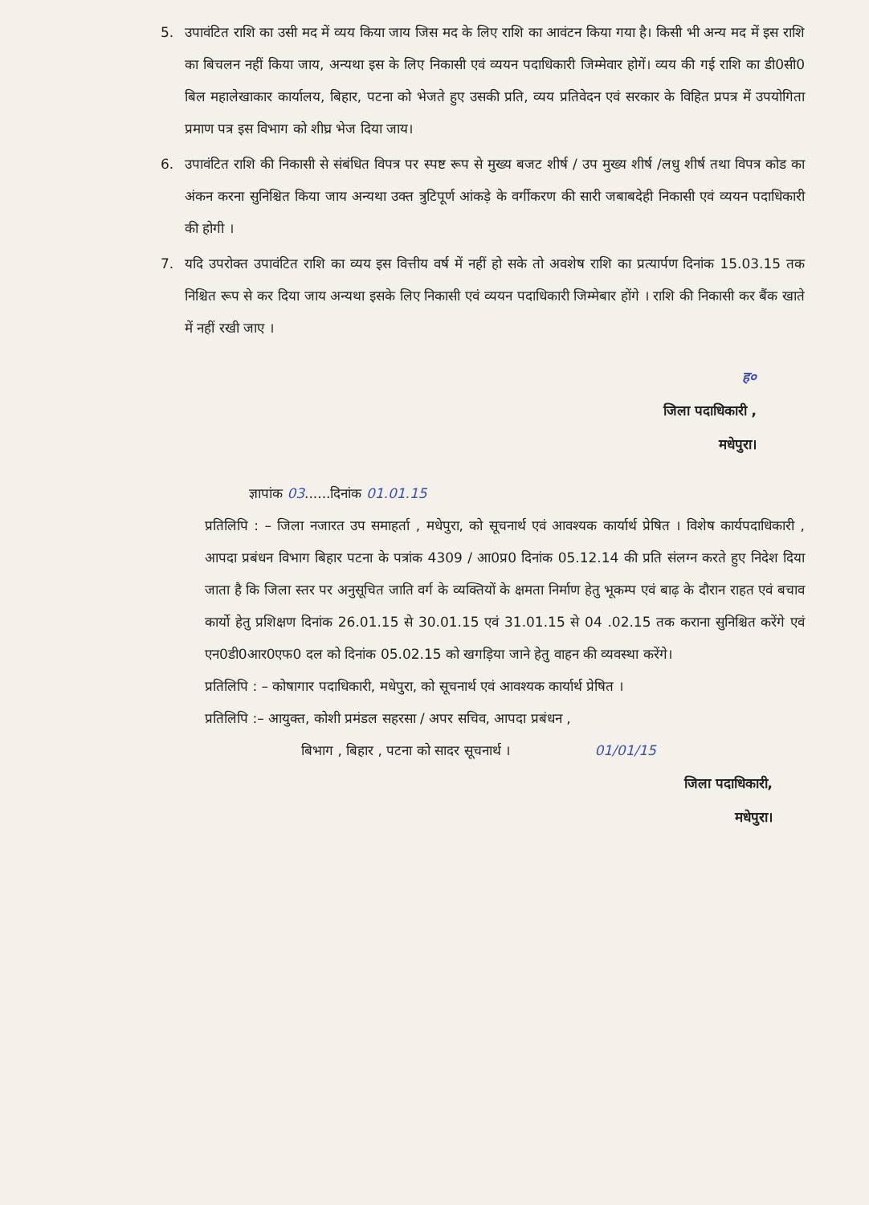5. उपावंटित राशि का उसी मद में व्यय किया जाय जिस मद के लिए राशि का आवंटन किया गया है। किसी भी अन्य मद में इस राशि का बिचलन नहीं किया जाय, अन्यथा इस के लिए निकासी एवं व्ययन पदाधिकारी जिम्मेवार होगें। व्यय की गई राशि का डी0सी0 बिल महालेखाकार कार्यालय, बिहार, पटना को भेजते हुए उसकी प्रति, व्यय प्रतिवेदन एवं सरकार के विहित प्रपत्र में उपयोगिता प्रमाण पत्र इस विभाग को शीघ्र भेज दिया जाय।
6. उपावंटित राशि की निकासी से संबंधित विपत्र पर स्पष्ट रूप से मुख्य बजट शीर्ष / उप मुख्य शीर्ष /लधु शीर्ष तथा विपत्र कोड का अंकन करना सुनिश्चित किया जाय अन्यथा उक्त त्रुटिपूर्ण आंकड़े के वर्गीकरण की सारी जबाबदेही निकासी एवं व्ययन पदाधिकारी की होगी ।
7. यदि उपरोक्त उपावंटित राशि का व्यय इस वित्तीय वर्ष में नहीं हो सके तो अवशेष राशि का प्रत्यार्पण दिनांक 15.03.15 तक निश्चित रूप से कर दिया जाय अन्यथा इसके लिए निकासी एवं व्ययन पदाधिकारी जिम्मेबार होंगे । राशि की निकासी कर बैंक खाते में नहीं रखी जाए ।
ह०
जिला पदाधिकारी ,
मधेपुरा।
ज्ञापांक 03......दिनांक 01.01.15
प्रतिलिपि : – जिला नजारत उप समाहर्ता , मधेपुरा, को सूचनार्थ एवं आवश्यक कार्यार्थ प्रेषित । विशेष कार्यपदाधिकारी , आपदा प्रबंधन विभाग बिहार पटना के पत्रांक 4309 / आ0प्र0 दिनांक 05.12.14 की प्रति संलग्न करते हुए निदेश दिया जाता है कि जिला स्तर पर अनुसूचित जाति वर्ग के व्यक्तियों के क्षमता निर्माण हेतु भूकम्प एवं बाढ़ के दौरान राहत एवं बचाव कार्यो हेतु प्रशिक्षण दिनांक 26.01.15 से 30.01.15 एवं 31.01.15 से 04 .02.15 तक कराना सुनिश्चित करेंगे एवं एन0डी0आर0एफ0 दल को दिनांक 05.02.15 को खगड़िया जाने हेतु वाहन की व्यवस्था करेंगे।
प्रतिलिपि : – कोषागार पदाधिकारी, मधेपुरा, को सूचनार्थ एवं आवश्यक कार्यार्थ प्रेषित ।
प्रतिलिपि :– आयुक्त, कोशी प्रमंडल सहरसा / अपर सचिव, आपदा प्रबंधन ,
बिभाग , बिहार , पटना को सादर सूचनार्थ । 01/01/15
जिला पदाधिकारी,
मधेपुरा।